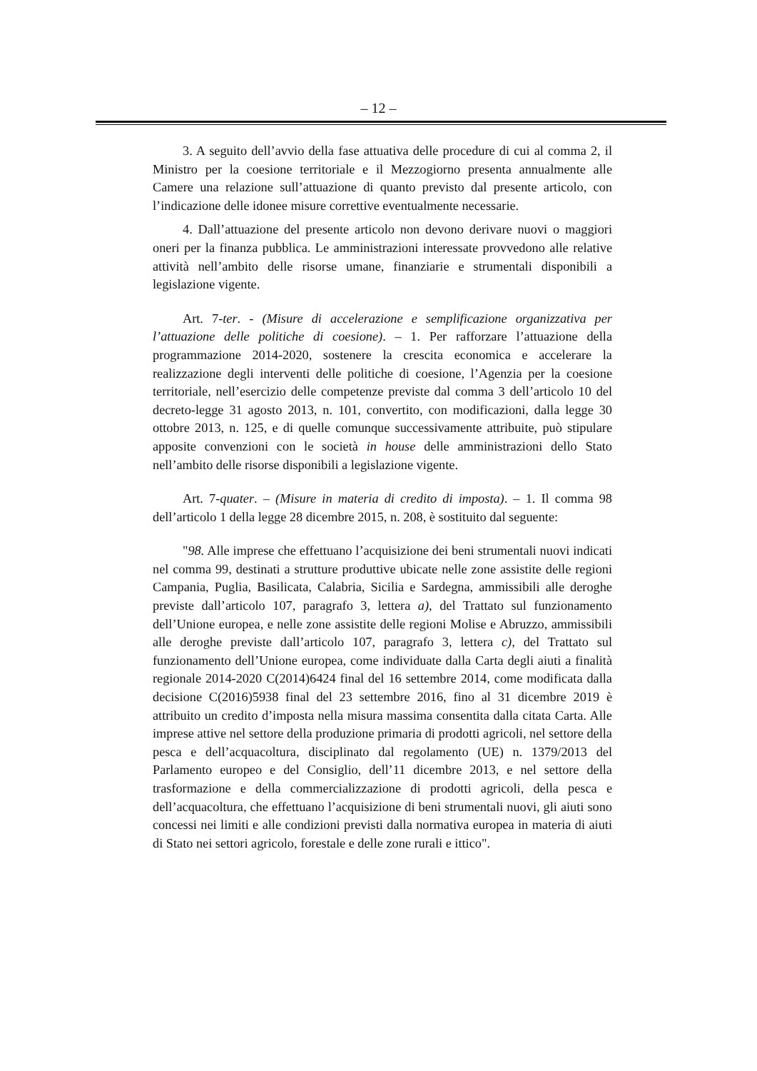– 12 –
3. A seguito dell’avvio della fase attuativa delle procedure di cui al comma 2, il Ministro per la coesione territoriale e il Mezzogiorno presenta annualmente alle Camere una relazione sull’attuazione di quanto previsto dal presente articolo, con l’indicazione delle idonee misure correttive eventualmente necessarie.
4. Dall’attuazione del presente articolo non devono derivare nuovi o maggiori oneri per la finanza pubblica. Le amministrazioni interessate provvedono alle relative attività nell’ambito delle risorse umane, finanziarie e strumentali disponibili a legislazione vigente.
Art. 7-ter. - (Misure di accelerazione e semplificazione organizzativa per l’attuazione delle politiche di coesione). – 1. Per rafforzare l’attuazione della programmazione 2014-2020, sostenere la crescita economica e accelerare la realizzazione degli interventi delle politiche di coesione, l’Agenzia per la coesione territoriale, nell’esercizio delle competenze previste dal comma 3 dell’articolo 10 del decreto-legge 31 agosto 2013, n. 101, convertito, con modificazioni, dalla legge 30 ottobre 2013, n. 125, e di quelle comunque successivamente attribuite, può stipulare apposite convenzioni con le società in house delle amministrazioni dello Stato nell’ambito delle risorse disponibili a legislazione vigente.
Art. 7-quater. – (Misure in materia di credito di imposta). – 1. Il comma 98 dell’articolo 1 della legge 28 dicembre 2015, n. 208, è sostituito dal seguente:
"98. Alle imprese che effettuano l’acquisizione dei beni strumentali nuovi indicati nel comma 99, destinati a strutture produttive ubicate nelle zone assistite delle regioni Campania, Puglia, Basilicata, Calabria, Sicilia e Sardegna, ammissibili alle deroghe previste dall’articolo 107, paragrafo 3, lettera a), del Trattato sul funzionamento dell’Unione europea, e nelle zone assistite delle regioni Molise e Abruzzo, ammissibili alle deroghe previste dall’articolo 107, paragrafo 3, lettera c), del Trattato sul funzionamento dell’Unione europea, come individuate dalla Carta degli aiuti a finalità regionale 2014-2020 C(2014)6424 final del 16 settembre 2014, come modificata dalla decisione C(2016)5938 final del 23 settembre 2016, fino al 31 dicembre 2019 è attribuito un credito d’imposta nella misura massima consentita dalla citata Carta. Alle imprese attive nel settore della produzione primaria di prodotti agricoli, nel settore della pesca e dell’acquacoltura, disciplinato dal regolamento (UE) n. 1379/2013 del Parlamento europeo e del Consiglio, dell’11 dicembre 2013, e nel settore della trasformazione e della commercializzazione di prodotti agricoli, della pesca e dell’acquacoltura, che effettuano l’acquisizione di beni strumentali nuovi, gli aiuti sono concessi nei limiti e alle condizioni previsti dalla normativa europea in materia di aiuti di Stato nei settori agricolo, forestale e delle zone rurali e ittico".